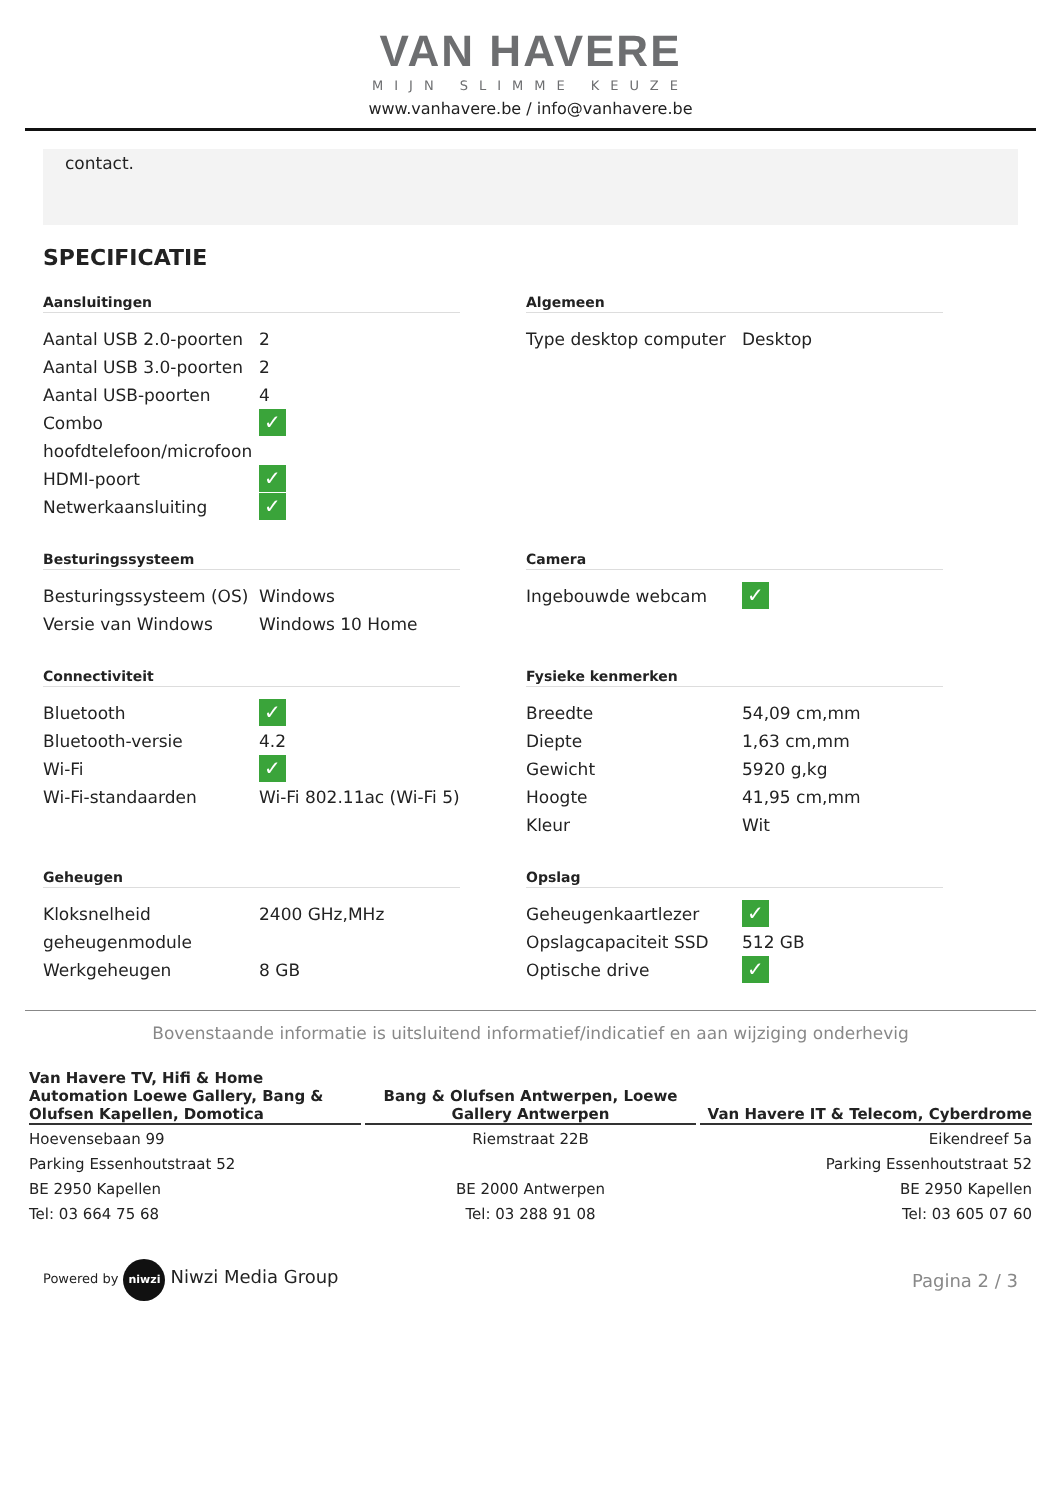VAN HAVERE
MIJN SLIMME KEUZE
www.vanhavere.be / info@vanhavere.be
contact.
SPECIFICATIE
Aansluitingen
| Aantal USB 2.0-poorten | 2 |
| Aantal USB 3.0-poorten | 2 |
| Aantal USB-poorten | 4 |
| Combo hoofdtelefoon/microfoon | ✓ |
| HDMI-poort | ✓ |
| Netwerkaansluiting | ✓ |
Algemeen
| Type desktop computer | Desktop |
Besturingssysteem
| Besturingssysteem (OS) | Windows |
| Versie van Windows | Windows 10 Home |
Camera
| Ingebouwde webcam | ✓ |
Connectiviteit
| Bluetooth | ✓ |
| Bluetooth-versie | 4.2 |
| Wi-Fi | ✓ |
| Wi-Fi-standaarden | Wi-Fi 802.11ac (Wi-Fi 5) |
Fysieke kenmerken
| Breedte | 54,09 cm,mm |
| Diepte | 1,63 cm,mm |
| Gewicht | 5920 g,kg |
| Hoogte | 41,95 cm,mm |
| Kleur | Wit |
Geheugen
| Kloksnelheid geheugenmodule | 2400 GHz,MHz |
| Werkgeheugen | 8 GB |
Opslag
| Geheugenkaartlezer | ✓ |
| Opslagcapaciteit SSD | 512 GB |
| Optische drive | ✓ |
Bovenstaande informatie is uitsluitend informatief/indicatief en aan wijziging onderhevig
Van Havere TV, Hifi & Home Automation Loewe Gallery, Bang & Olufsen Kapellen, Domotica
Hoevensebaan 99
Parking Essenhoutstraat 52
BE 2950 Kapellen
Tel: 03 664 75 68
Bang & Olufsen Antwerpen, Loewe Gallery Antwerpen
Riemstraat 22B
BE 2000 Antwerpen
Tel: 03 288 91 08
Van Havere IT & Telecom, Cyberdrome
Eikendreef 5a
Parking Essenhoutstraat 52
BE 2950 Kapellen
Tel: 03 605 07 60
Powered by niwzi Niwzi Media Group
Pagina 2 / 3